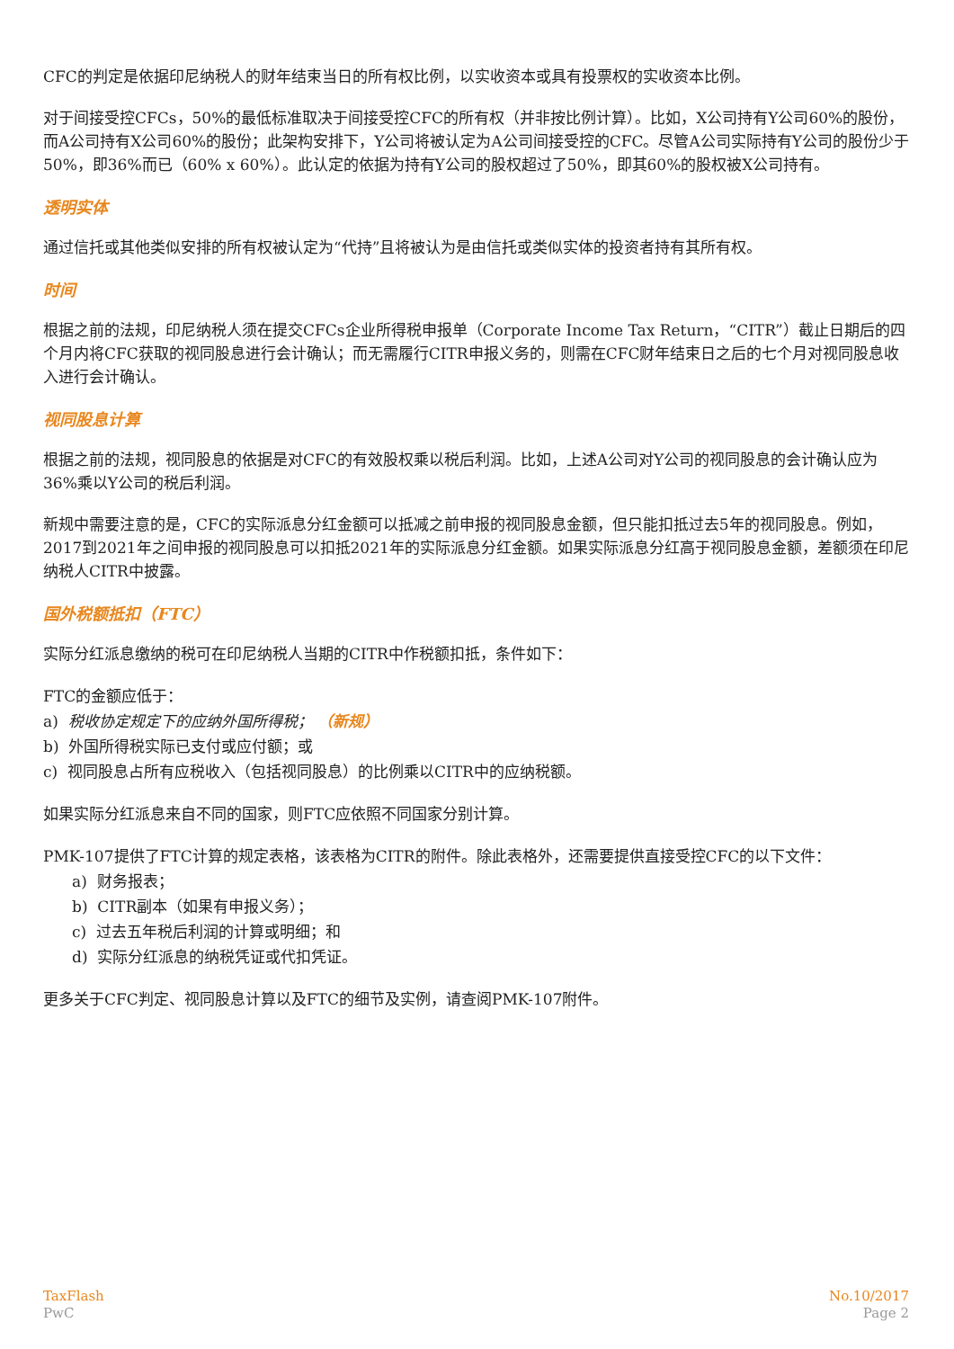CFC的判定是依据印尼纳税人的财年结束当日的所有权比例，以实收资本或具有投票权的实收资本比例。
对于间接受控CFCs，50%的最低标准取决于间接受控CFC的所有权（并非按比例计算）。比如，X公司持有Y公司60%的股份，而A公司持有X公司60%的股份；此架构安排下，Y公司将被认定为A公司间接受控的CFC。尽管A公司实际持有Y公司的股份少于50%，即36%而已（60% x 60%）。此认定的依据为持有Y公司的股权超过了50%，即其60%的股权被X公司持有。
透明实体
通过信托或其他类似安排的所有权被认定为“代持”且将被认为是由信托或类似实体的投资者持有其所有权。
时间
根据之前的法规，印尼纳税人须在提交CFCs企业所得税申报单（Corporate Income Tax Return，“CITR”）截止日期后的四个月内将CFC获取的视同股息进行会计确认；而无需履行CITR申报义务的，则需在CFC财年结束日之后的七个月对视同股息收入进行会计确认。
视同股息计算
根据之前的法规，视同股息的依据是对CFC的有效股权乘以税后利润。比如，上述A公司对Y公司的视同股息的会计确认应为36%乘以Y公司的税后利润。
新规中需要注意的是，CFC的实际派息分红金额可以抵减之前申报的视同股息金额，但只能扣抵过去5年的视同股息。例如，2017到2021年之间申报的视同股息可以扣抵2021年的实际派息分红金额。如果实际派息分红高于视同股息金额，差额须在印尼纳税人CITR中披露。
国外税额抵扣（FTC）
实际分红派息缴纳的税可在印尼纳税人当期的CITR中作税额扣抵，条件如下：
FTC的金额应低于：
a) 税收协定规定下的应纳外国所得税； （新规）
b) 外国所得税实际已支付或应付额；或
c) 视同股息占所有应税收入（包括视同股息）的比例乘以CITR中的应纳税额。
如果实际分红派息来自不同的国家，则FTC应依照不同国家分别计算。
PMK-107提供了FTC计算的规定表格，该表格为CITR的附件。除此表格外，还需要提供直接受控CFC的以下文件：
a) 财务报表；
b) CITR副本（如果有申报义务）；
c) 过去五年税后利润的计算或明细；和
d) 实际分红派息的纳税凭证或代扣凭证。
更多关于CFC判定、视同股息计算以及FTC的细节及实例，请查阅PMK-107附件。
TaxFlash
PwC
No.10/2017
Page 2